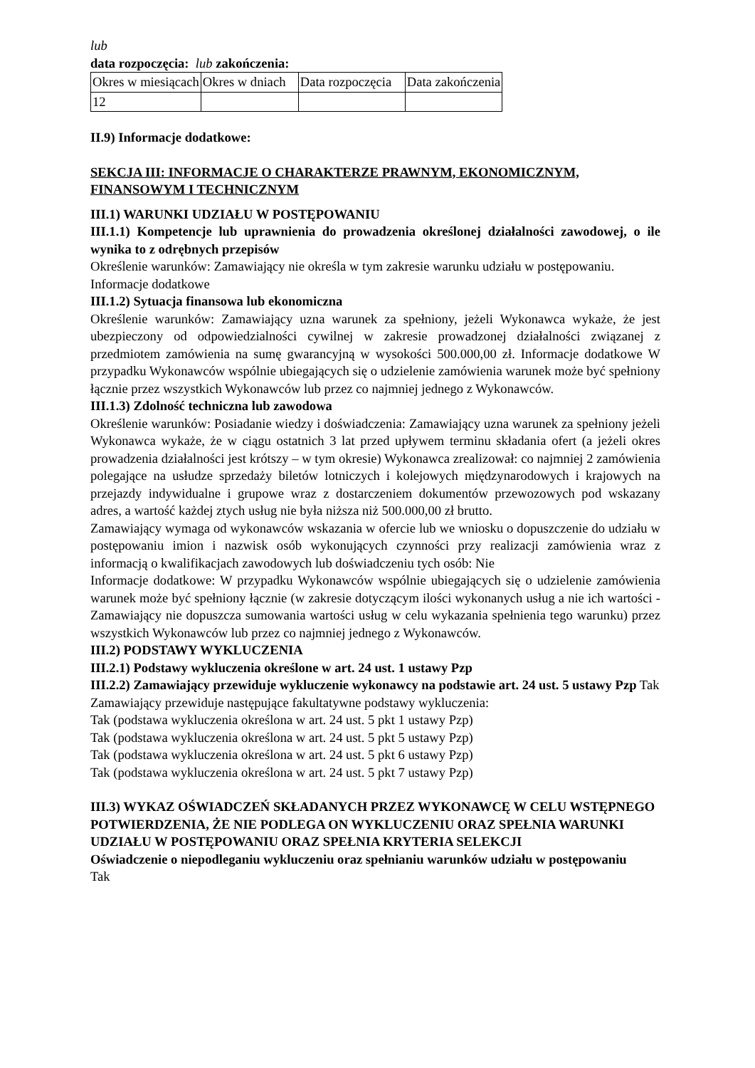lub
data rozpoczęcia: lub zakończenia:
| Okres w miesiącach | Okres w dniach | Data rozpoczęcia | Data zakończenia |
| 12 | | | |
II.9) Informacje dodatkowe:
SEKCJA III: INFORMACJE O CHARAKTERZE PRAWNYM, EKONOMICZNYM, FINANSOWYM I TECHNICZNYM
III.1) WARUNKI UDZIAŁU W POSTĘPOWANIU
III.1.1) Kompetencje lub uprawnienia do prowadzenia określonej działalności zawodowej, o ile wynika to z odrębnych przepisów
Określenie warunków: Zamawiający nie określa w tym zakresie warunku udziału w postępowaniu.
Informacje dodatkowe
III.1.2) Sytuacja finansowa lub ekonomiczna
Określenie warunków: Zamawiający uzna warunek za spełniony, jeżeli Wykonawca wykaże, że jest ubezpieczony od odpowiedzialności cywilnej w zakresie prowadzonej działalności związanej z przedmiotem zamówienia na sumę gwarancyjną w wysokości 500.000,00 zł. Informacje dodatkowe W przypadku Wykonawców wspólnie ubiegających się o udzielenie zamówienia warunek może być spełniony łącznie przez wszystkich Wykonawców lub przez co najmniej jednego z Wykonawców.
III.1.3) Zdolność techniczna lub zawodowa
Określenie warunków: Posiadanie wiedzy i doświadczenia: Zamawiający uzna warunek za spełniony jeżeli Wykonawca wykaże, że w ciągu ostatnich 3 lat przed upływem terminu składania ofert (a jeżeli okres prowadzenia działalności jest krótszy – w tym okresie) Wykonawca zrealizował: co najmniej 2 zamówienia polegające na usłudze sprzedaży biletów lotniczych i kolejowych międzynarodowych i krajowych na przejazdy indywidualne i grupowe wraz z dostarczeniem dokumentów przewozowych pod wskazany adres, a wartość każdej ztych usług nie była niższa niż 500.000,00 zł brutto.
Zamawiający wymaga od wykonawców wskazania w ofercie lub we wniosku o dopuszczenie do udziału w postępowaniu imion i nazwisk osób wykonujących czynności przy realizacji zamówienia wraz z informacją o kwalifikacjach zawodowych lub doświadczeniu tych osób: Nie
Informacje dodatkowe: W przypadku Wykonawców wspólnie ubiegających się o udzielenie zamówienia warunek może być spełniony łącznie (w zakresie dotyczącym ilości wykonanych usług a nie ich wartości - Zamawiający nie dopuszcza sumowania wartości usług w celu wykazania spełnienia tego warunku) przez wszystkich Wykonawców lub przez co najmniej jednego z Wykonawców.
III.2) PODSTAWY WYKLUCZENIA
III.2.1) Podstawy wykluczenia określone w art. 24 ust. 1 ustawy Pzp
III.2.2) Zamawiający przewiduje wykluczenie wykonawcy na podstawie art. 24 ust. 5 ustawy Pzp Tak Zamawiający przewiduje następujące fakultatywne podstawy wykluczenia:
Tak (podstawa wykluczenia określona w art. 24 ust. 5 pkt 1 ustawy Pzp)
Tak (podstawa wykluczenia określona w art. 24 ust. 5 pkt 5 ustawy Pzp)
Tak (podstawa wykluczenia określona w art. 24 ust. 5 pkt 6 ustawy Pzp)
Tak (podstawa wykluczenia określona w art. 24 ust. 5 pkt 7 ustawy Pzp)
III.3) WYKAZ OŚWIADCZEŃ SKŁADANYCH PRZEZ WYKONAWCĘ W CELU WSTĘPNEGO POTWIERDZENIA, ŻE NIE PODLEGA ON WYKLUCZENIU ORAZ SPEŁNIA WARUNKI UDZIAŁU W POSTĘPOWANIU ORAZ SPEŁNIA KRYTERIA SELEKCJI
Oświadczenie o niepodleganiu wykluczeniu oraz spełnianiu warunków udziału w postępowaniu
Tak